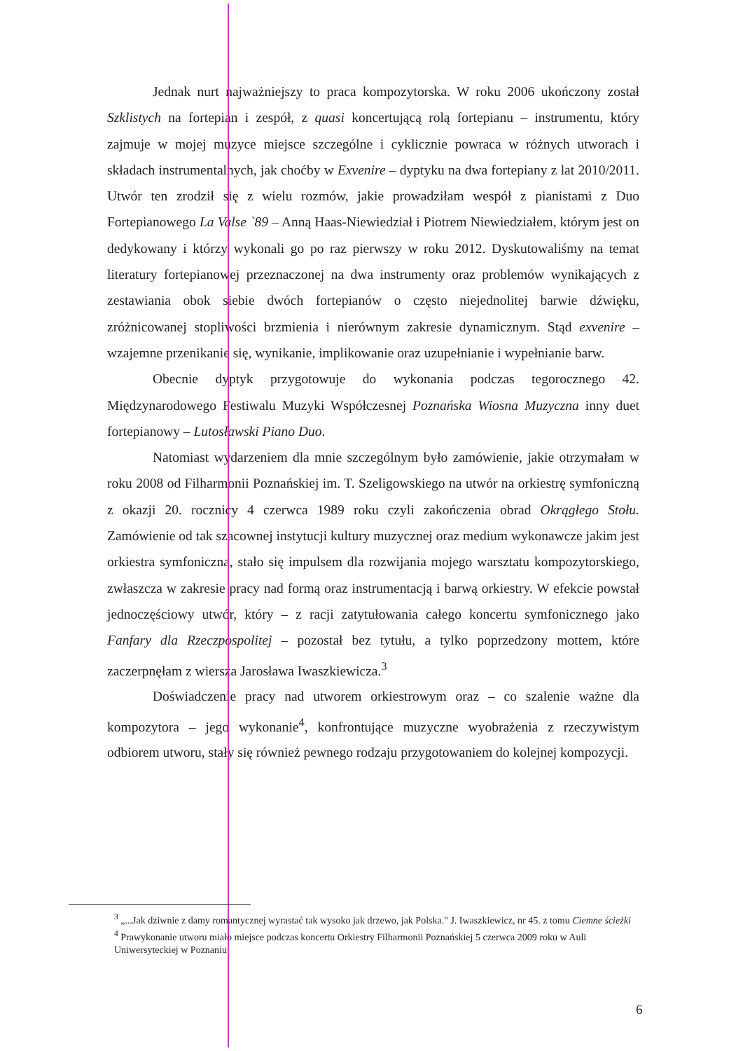Jednak nurt najważniejszy to praca kompozytorska. W roku 2006 ukończony został Szklistych na fortepian i zespół, z quasi koncertującą rolą fortepianu – instrumentu, który zajmuje w mojej muzyce miejsce szczególne i cyklicznie powraca w różnych utworach i składach instrumentalnych, jak choćby w Exvenire – dyptyku na dwa fortepiany z lat 2010/2011. Utwór ten zrodził się z wielu rozmów, jakie prowadziłam wespół z pianistami z Duo Fortepianowego La Valse `89 – Anną Haas-Niewiedział i Piotrem Niewiedziałem, którym jest on dedykowany i którzy wykonali go po raz pierwszy w roku 2012. Dyskutowaliśmy na temat literatury fortepianowej przeznaczonej na dwa instrumenty oraz problemów wynikających z zestawiania obok siebie dwóch fortepianów o często niejednolitej barwie dźwięku, zróżnicowanej stopliwości brzmienia i nierównym zakresie dynamicznym. Stąd exvenire – wzajemne przenikanie się, wynikanie, implikowanie oraz uzupełnianie i wypełnianie barw.
Obecnie dyptyk przygotowuje do wykonania podczas tegorocznego 42. Międzynarodowego Festiwalu Muzyki Współczesnej Poznańska Wiosna Muzyczna inny duet fortepianowy – Lutosławski Piano Duo.
Natomiast wydarzeniem dla mnie szczególnym było zamówienie, jakie otrzymałam w roku 2008 od Filharmonii Poznańskiej im. T. Szeligowskiego na utwór na orkiestrę symfoniczną z okazji 20. rocznicy 4 czerwca 1989 roku czyli zakończenia obrad Okrągłego Stołu. Zamówienie od tak szacownej instytucji kultury muzycznej oraz medium wykonawcze jakim jest orkiestra symfoniczna, stało się impulsem dla rozwijania mojego warsztatu kompozytorskiego, zwłaszcza w zakresie pracy nad formą oraz instrumentacją i barwą orkiestry. W efekcie powstał jednoczęściowy utwór, który – z racji zatytułowania całego koncertu symfonicznego jako Fanfary dla Rzeczpospolitej – pozostał bez tytułu, a tylko poprzedzony mottem, które zaczerpnęłam z wiersza Jarosława Iwaszkiewicza.<sup>3</sup>
Doświadczenie pracy nad utworem orkiestrowym oraz – co szalenie ważne dla kompozytora – jego wykonanie<sup>4</sup>, konfrontujące muzyczne wyobrażenia z rzeczywistym odbiorem utworu, stały się również pewnego rodzaju przygotowaniem do kolejnej kompozycji.
<sup>3</sup> „...Jak dziwnie z damy romantycznej wyrastać tak wysoko jak drzewo, jak Polska." J. Iwaszkiewicz, nr 45. z tomu Ciemne ścieżki
<sup>4</sup> Prawykonanie utworu miało miejsce podczas koncertu Orkiestry Filharmonii Poznańskiej 5 czerwca 2009 roku w Auli Uniwersyteckiej w Poznaniu
6